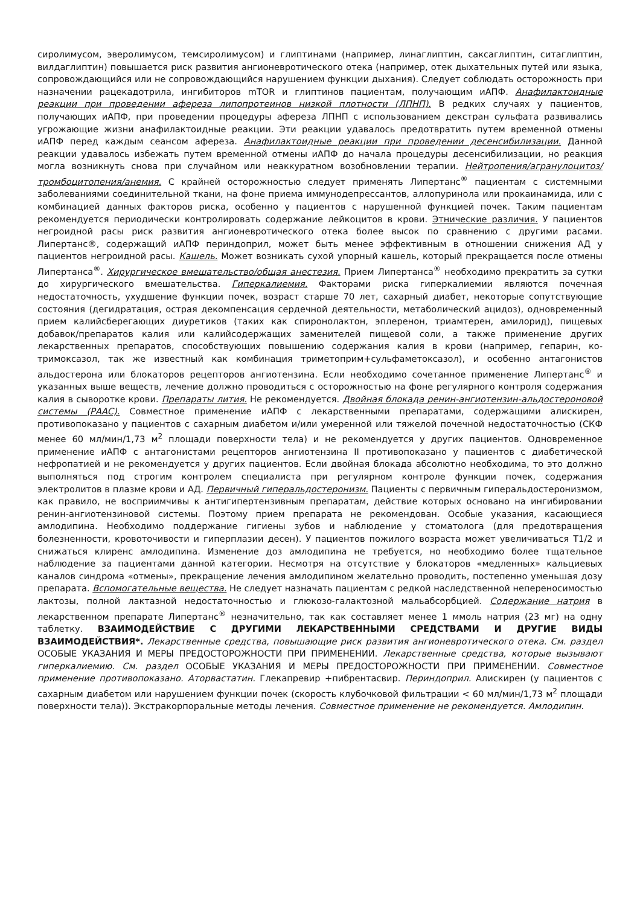сиролимусом, эверолимусом, темсиролимусом) и глиптинами (например, линаглиптин, саксаглиптин, ситаглиптин, вилдаглиптин) повышается риск развития ангионевротического отека (например, отек дыхательных путей или языка, сопровождающийся или не сопровождающийся нарушением функции дыхания). Следует соблюдать осторожность при назначении рацекадотрила, ингибиторов mTOR и глиптинов пациентам, получающим иАПФ. Анафилактоидные реакции при проведении афереза липопротеинов низкой плотности (ЛПНП). В редких случаях у пациентов, получающих иАПФ, при проведении процедуры афереза ЛПНП с использованием декстран сульфата развивались угрожающие жизни анафилактоидные реакции. Эти реакции удавалось предотвратить путем временной отмены иАПФ перед каждым сеансом афереза. Анафилактоидные реакции при проведении десенсибилизации. Данной реакции удавалось избежать путем временной отмены иАПФ до начала процедуры десенсибилизации, но реакция могла возникнуть снова при случайном или неаккуратном возобновлении терапии. Нейтропения/агранулоцитоз/тромбоцитопения/анемия. С крайней осторожностью следует применять Липертанс<sup>®</sup> пациентам с системными заболеваниями соединительной ткани, на фоне приема иммунодепрессантов, аллопуринола или прокаинамида, или с комбинацией данных факторов риска, особенно у пациентов с нарушенной функцией почек. Таким пациентам рекомендуется периодически контролировать содержание лейкоцитов в крови. Этнические различия. У пациентов негроидной расы риск развития ангионевротического отека более высок по сравнению с другими расами. Липертанс®, содержащий иАПФ периндоприл, может быть менее эффективным в отношении снижения АД у пациентов негроидной расы. Кашель. Может возникать сухой упорный кашель, который прекращается после отмены Липертанса<sup>®</sup>. Хирургическое вмешательство/общая анестезия. Прием Липертанса<sup>®</sup> необходимо прекратить за сутки до хирургического вмешательства. Гиперкалиемия. Факторами риска гиперкалиемии являются почечная недостаточность, ухудшение функции почек, возраст старше 70 лет, сахарный диабет, некоторые сопутствующие состояния (дегидратация, острая декомпенсация сердечной деятельности, метаболический ацидоз), одновременный прием калийсберегающих диуретиков (таких как спиронолактон, эплеренон, триамтерен, амилорид), пищевых добавок/препаратов калия или калийсодержащих заменителей пищевой соли, а также применение других лекарственных препаратов, способствующих повышению содержания калия в крови (например, гепарин, ко-тримоксазол, так же известный как комбинация триметоприм+сульфаметоксазол), и особенно антагонистов альдостерона или блокаторов рецепторов ангиотензина. Если необходимо сочетанное применение Липертанс<sup>®</sup> и указанных выше веществ, лечение должно проводиться с осторожностью на фоне регулярного контроля содержания калия в сыворотке крови. Препараты лития. Не рекомендуется. Двойная блокада ренин-ангиотензин-альдостероновой системы (РААС). Совместное применение иАПФ с лекарственными препаратами, содержащими алискирен, противопоказано у пациентов с сахарным диабетом и/или умеренной или тяжелой почечной недостаточностью (СКФ менее 60 мл/мин/1,73 м<sup>2</sup> площади поверхности тела) и не рекомендуется у других пациентов. Одновременное применение иАПФ с антагонистами рецепторов ангиотензина II противопоказано у пациентов с диабетической нефропатией и не рекомендуется у других пациентов. Если двойная блокада абсолютно необходима, то это должно выполняться под строгим контролем специалиста при регулярном контроле функции почек, содержания электролитов в плазме крови и АД. Первичный гиперальдостеронизм. Пациенты с первичным гиперальдостеронизмом, как правило, не восприимчивы к антигипертензивным препаратам, действие которых основано на ингибировании ренин-ангиотензиновой системы. Поэтому прием препарата не рекомендован. Особые указания, касающиеся амлодипина. Необходимо поддержание гигиены зубов и наблюдение у стоматолога (для предотвращения болезненности, кровоточивости и гиперплазии десен). У пациентов пожилого возраста может увеличиваться T1/2 и снижаться клиренс амлодипина. Изменение доз амлодипина не требуется, но необходимо более тщательное наблюдение за пациентами данной категории. Несмотря на отсутствие у блокаторов «медленных» кальциевых каналов синдрома «отмены», прекращение лечения амлодипином желательно проводить, постепенно уменьшая дозу препарата. Вспомогательные вещества. Не следует назначать пациентам с редкой наследственной непереносимостью лактозы, полной лактазной недостаточностью и глюкозо-галактозной мальабсорбцией. Содержание натрия в лекарственном препарате Липертанс<sup>®</sup> незначительно, так как составляет менее 1 ммоль натрия (23 мг) на одну таблетку. ВЗАИМОДЕЙСТВИЕ С ДРУГИМИ ЛЕКАРСТВЕННЫМИ СРЕДСТВАМИ И ДРУГИЕ ВИДЫ ВЗАИМОДЕЙСТВИЯ*. Лекарственные средства, повышающие риск развития ангионевротического отека. См. раздел ОСОБЫЕ УКАЗАНИЯ И МЕРЫ ПРЕДОСТОРОЖНОСТИ ПРИ ПРИМЕНЕНИИ. Лекарственные средства, которые вызывают гиперкалиемию. См. раздел ОСОБЫЕ УКАЗАНИЯ И МЕРЫ ПРЕДОСТОРОЖНОСТИ ПРИ ПРИМЕНЕНИИ. Совместное применение противопоказано. Аторвастатин. Глекапревир +пибрентасвир. Периндоприл. Алискирен (у пациентов с сахарным диабетом или нарушением функции почек (скорость клубочковой фильтрации < 60 мл/мин/1,73 м<sup>2</sup> площади поверхности тела)). Экстракорпоральные методы лечения. Совместное применение не рекомендуется. Амлодипин.